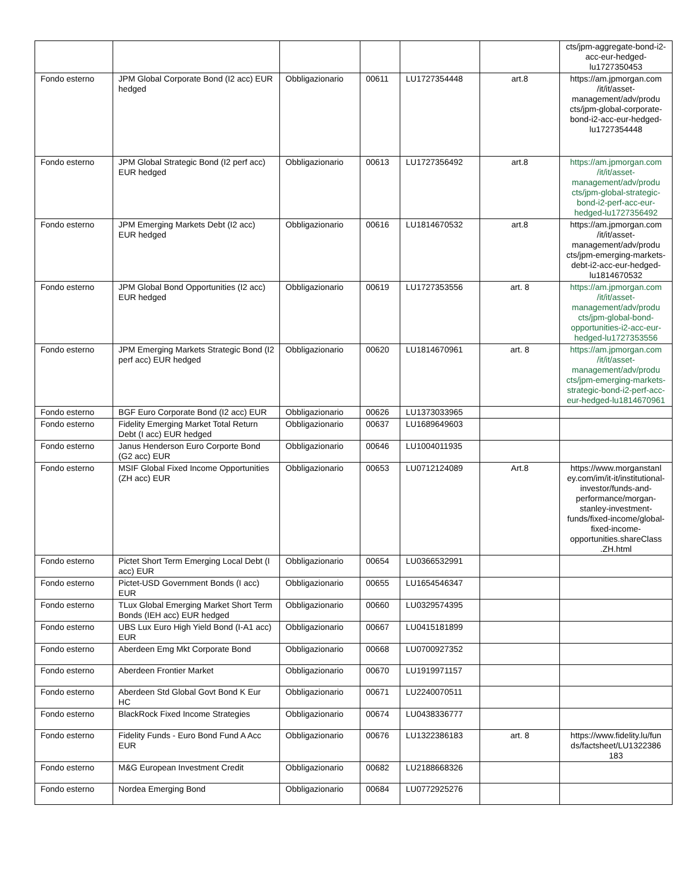| | | | | | | cts/jpm-aggregate-bond-i2-acc-eur-hedged-lu1727350453 |
| Fondo esterno | JPM Global Corporate Bond (I2 acc) EUR hedged | Obbligazionario | 00611 | LU1727354448 | art.8 | https://am.jpmorgan.com /it/it/asset-management/adv/produ cts/jpm-global-corporate-bond-i2-acc-eur-hedged-lu1727354448 |
| Fondo esterno | JPM Global Strategic Bond (I2 perf acc) EUR hedged | Obbligazionario | 00613 | LU1727356492 | art.8 | https://am.jpmorgan.com /it/it/asset-management/adv/produ cts/jpm-global-strategic-bond-i2-perf-acc-eur-hedged-lu1727356492 |
| Fondo esterno | JPM Emerging Markets Debt (I2 acc) EUR hedged | Obbligazionario | 00616 | LU1814670532 | art.8 | https://am.jpmorgan.com /it/it/asset-management/adv/produ cts/jpm-emerging-markets-debt-i2-acc-eur-hedged-lu1814670532 |
| Fondo esterno | JPM Global Bond Opportunities (I2 acc) EUR hedged | Obbligazionario | 00619 | LU1727353556 | art. 8 | https://am.jpmorgan.com /it/it/asset-management/adv/produ cts/jpm-global-bond-opportunities-i2-acc-eur-hedged-lu1727353556 |
| Fondo esterno | JPM Emerging Markets Strategic Bond (I2 perf acc) EUR hedged | Obbligazionario | 00620 | LU1814670961 | art. 8 | https://am.jpmorgan.com /it/it/asset-management/adv/produ cts/jpm-emerging-markets-strategic-bond-i2-perf-acc-eur-hedged-lu1814670961 |
| Fondo esterno | BGF Euro Corporate Bond (I2 acc) EUR | Obbligazionario | 00626 | LU1373033965 | | |
| Fondo esterno | Fidelity Emerging Market Total Return Debt (I acc) EUR hedged | Obbligazionario | 00637 | LU1689649603 | | |
| Fondo esterno | Janus Henderson Euro Corporte Bond (G2 acc) EUR | Obbligazionario | 00646 | LU1004011935 | | |
| Fondo esterno | MSIF Global Fixed Income Opportunities (ZH acc) EUR | Obbligazionario | 00653 | LU0712124089 | Art.8 | https://www.morganstanl ey.com/im/it-it/institutional-investor/funds-and-performance/morgan-stanley-investment-funds/fixed-income/global-fixed-income-opportunities.shareClass .ZH.html |
| Fondo esterno | Pictet Short Term Emerging Local Debt (I acc) EUR | Obbligazionario | 00654 | LU0366532991 | | |
| Fondo esterno | Pictet-USD Government Bonds (I acc) EUR | Obbligazionario | 00655 | LU1654546347 | | |
| Fondo esterno | TLux Global Emerging Market Short Term Bonds (IEH acc) EUR hedged | Obbligazionario | 00660 | LU0329574395 | | |
| Fondo esterno | UBS Lux Euro High Yield Bond (I-A1 acc) EUR | Obbligazionario | 00667 | LU0415181899 | | |
| Fondo esterno | Aberdeen Emg Mkt Corporate Bond | Obbligazionario | 00668 | LU0700927352 | | |
| Fondo esterno | Aberdeen Frontier Market | Obbligazionario | 00670 | LU1919971157 | | |
| Fondo esterno | Aberdeen Std Global Govt Bond K Eur HC | Obbligazionario | 00671 | LU2240070511 | | |
| Fondo esterno | BlackRock Fixed Income Strategies | Obbligazionario | 00674 | LU0438336777 | | |
| Fondo esterno | Fidelity Funds - Euro Bond Fund A Acc EUR | Obbligazionario | 00676 | LU1322386183 | art. 8 | https://www.fidelity.lu/fun ds/factsheet/LU1322386 183 |
| Fondo esterno | M&G European Investment Credit | Obbligazionario | 00682 | LU2188668326 | | |
| Fondo esterno | Nordea Emerging Bond | Obbligazionario | 00684 | LU0772925276 | | |